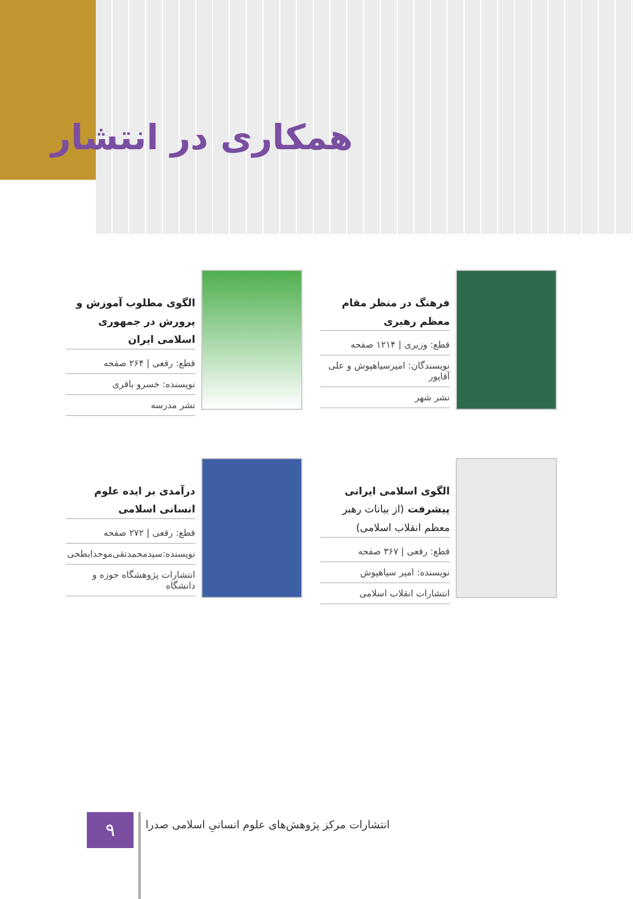همکاری در انتشار
فرهنگ در منظر مقام معظم رهبری
قطع: وزیری | ۱۲۱۴ صفحه
نویسندگان: امیرسیاهپوش و علی آقاپور
نشر شهر
الگوی مطلوب آموزش و پرورش در جمهوری اسلامی ایران
قطع: رقعی | ۲۶۴ صفحه
نویسنده: خسرو باقری
نشر مدرسه
الگوی اسلامی ایرانی پیشرفت (از بیانات رهبر معظم انقلاب اسلامی)
قطع: رقعی | ۳۶۷ صفحه
نویسنده: امیر سیاهپوش
انتشارات انقلاب اسلامی
درآمدی بر ایده علوم انسانی اسلامی
قطع: رقعی | ۲۷۲ صفحه
نویسنده:سیدمحمدتقی‌موحدابطحی
انتشارات پژوهشگاه حوزه و دانشگاه
۹
انتشارات مرکز پژوهش‌های علوم انسانیِ اسلامی صدرا